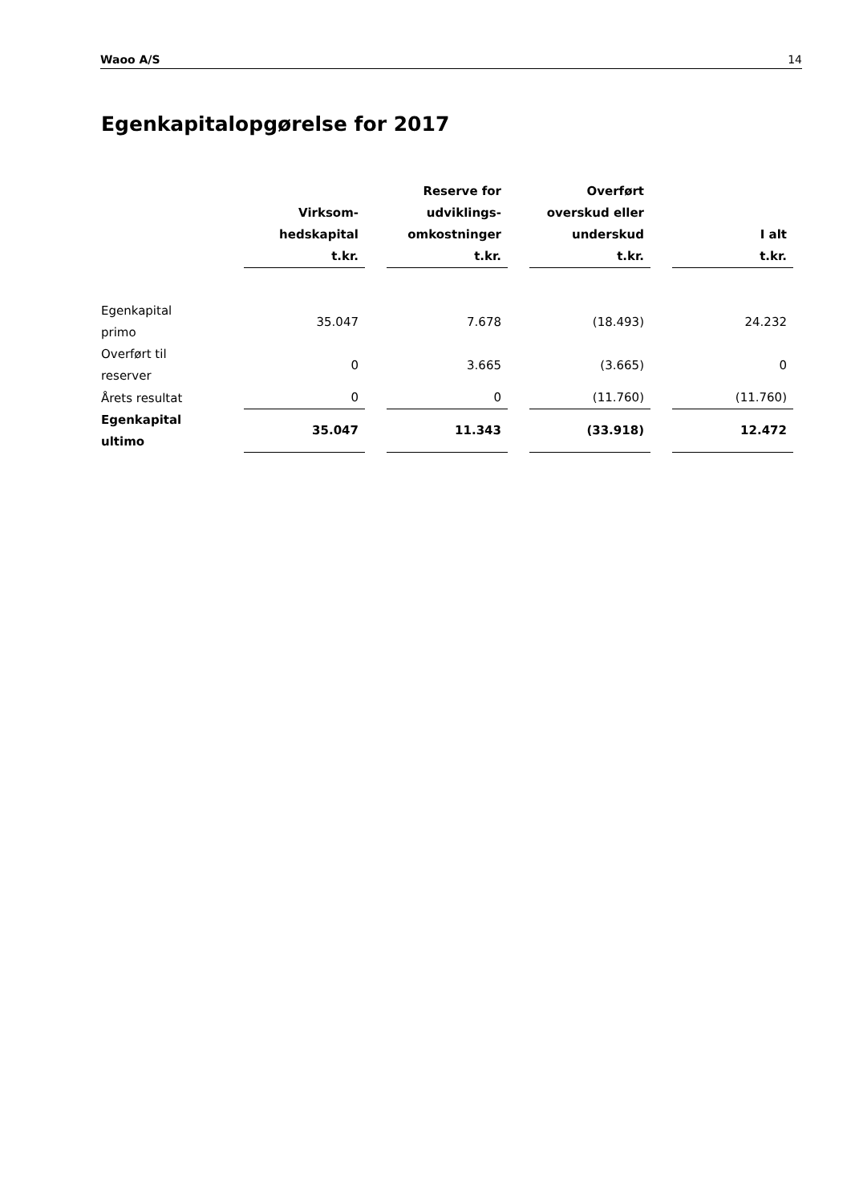Waoo A/S 14
Egenkapitalopgørelse for 2017
| | Virksom- hedskapital t.kr. | Reserve for udviklings- omkostninger t.kr. | Overført overskud eller underskud t.kr. | I alt t.kr. |
| --- | --- | --- | --- | --- |
| Egenkapital primo | 35.047 | 7.678 | (18.493) | 24.232 |
| Overført til reserver | 0 | 3.665 | (3.665) | 0 |
| Årets resultat | 0 | 0 | (11.760) | (11.760) |
| Egenkapital ultimo | 35.047 | 11.343 | (33.918) | 12.472 |